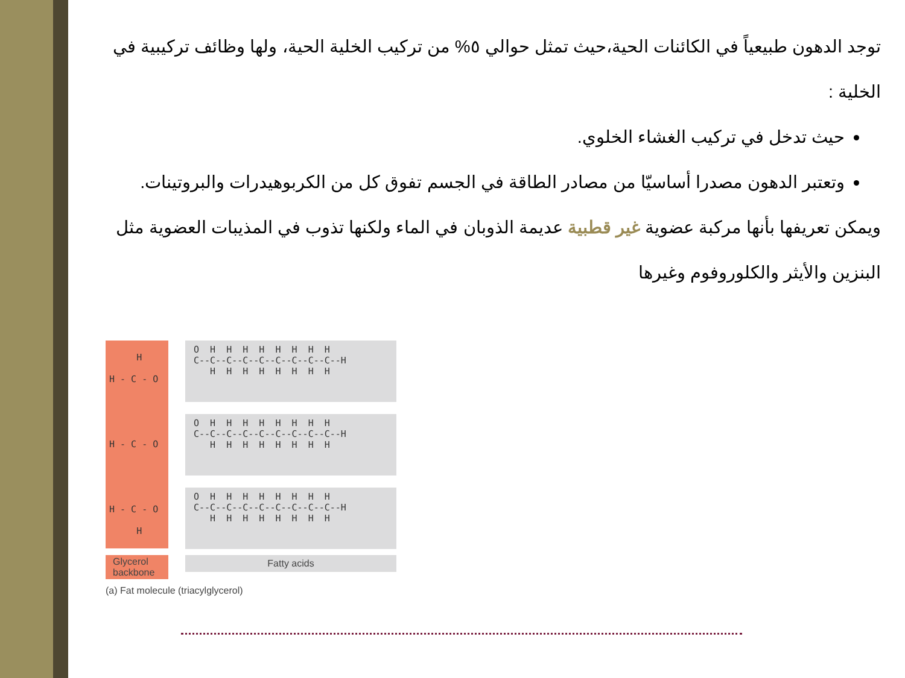توجد الدهون طبيعياً في الكائنات الحية،حيث تمثل حوالي ٥% من تركيب الخلية الحية، ولها وظائف تركيبية في الخلية :
حيث تدخل في تركيب الغشاء الخلوي.
وتعتبر الدهون مصدرا أساسيّا من مصادر الطاقة في الجسم تفوق كل من الكربوهيدرات والبروتينات.
ويمكن تعريفها بأنها مركبة عضوية غير قطبية عديمة الذوبان في الماء ولكنها تذوب في المذيبات العضوية مثل البنزين والأيثر والكلوروفوم وغيرها
H H - C - O H - C - O H - C - O H
O H H H H H H H H C--C--C--C--C--C--C--C--C--H H H H H H H H H
O H H H H H H H H C--C--C--C--C--C--C--C--C--H H H H H H H H H
O H H H H H H H H C--C--C--C--C--C--C--C--C--H H H H H H H H H
Glycerol backbone
Fatty acids
(a) Fat molecule (triacylglycerol)